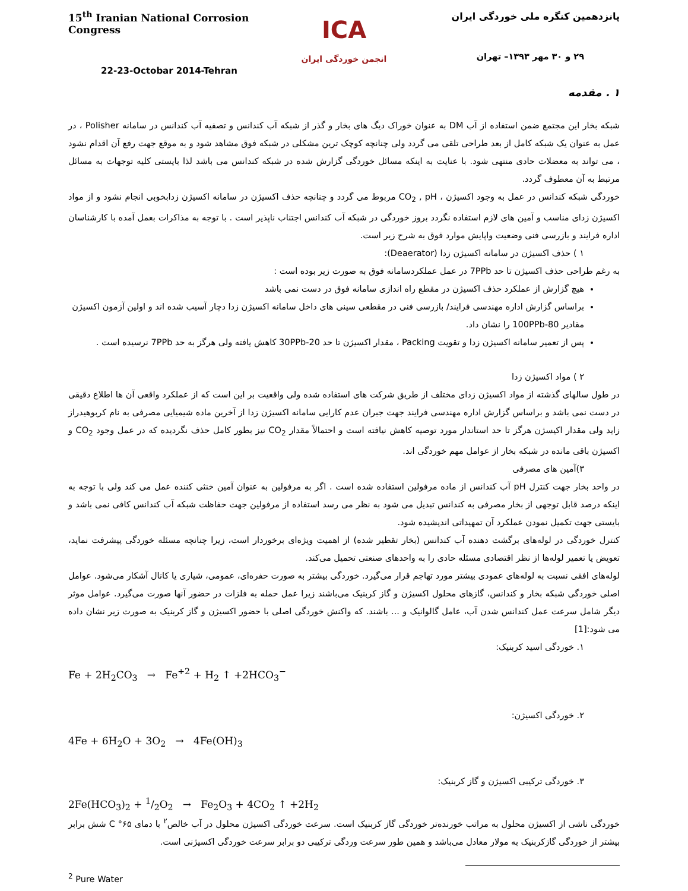15<sup>th</sup> Iranian National Corrosion Congress
22-23-Octobar 2014-Tehran
ICA
انجمن خوردگی ایران
پانزدهمین کنگره ملی خوردگی ایران
۲۹ و ۳۰ مهر ۱۳۹۳– تهران
۱ . مقدمه
شبکه بخار این مجتمع ضمن استفاده از آب DM به عنوان خوراک دیگ های بخار و گذر از شبکه آب کندانس و تصفیه آب کندانس در سامانه Polisher ، در عمل به عنوان یک شبکه کامل از بعد طراحی تلقی می گردد ولی چنانچه کوچک ترین مشکلی در شبکه فوق مشاهد شود و به موقع جهت رفع آن اقدام نشود ، می تواند به معضلات حادی منتهی شود. با عنایت به اینکه مسائل خوردگی گزارش شده در شبکه کندانس می باشد لذا بایستی کلیه توجهات به مسائل مرتبط به آن معطوف گردد.
خوردگی شبکه کندانس در عمل به وجود اکسیژن ، CO<sub>2</sub> , pH مربوط می گردد و چنانچه حذف اکسیژن در سامانه اکسیژن زدابخوبی انجام نشود و از مواد اکسیژن زدای مناسب و آمین های لازم استفاده نگردد بروز خوردگی در شبکه آب کندانس اجتناب ناپذیر است . با توجه به مذاکرات بعمل آمده با کارشناسان اداره فرایند و بازرسی فنی وضعیت واپایش موارد فوق به شرح زیر است.
۱ ) حذف اکسیژن در سامانه اکسیژن زدا (Deaerator):
به رغم طراحی حذف اکسیژن تا حد 7PPb در عمل عملکردسامانه فوق به صورت زیر بوده است :
هیچ گزارش از عملکرد حذف اکسیژن در مقطع راه اندازی سامانه فوق در دست نمی باشد
براساس گزارش اداره مهندسی فرایند/ بازرسی فنی در مقطعی سینی های داخل سامانه اکسیژن زدا دچار آسیب شده اند و اولین آزمون اکسیژن مقادیر 80-100PPb را نشان داد.
پس از تعمیر سامانه اکسیژن زدا و تقویت Packing ، مقدار اکسیژن تا حد 20-30PPb کاهش یافته ولی هرگز به حد 7PPb نرسیده است .
۲ ) مواد اکسیژن زدا
در طول سالهای گذشته از مواد اکسیژن زدای مختلف از طریق شرکت های استفاده شده ولی واقعیت بر این است که از عملکرد واقعی آن ها اطلاع دقیقی در دست نمی باشد و براساس گزارش اداره مهندسی فرایند جهت جبران عدم کارایی سامانه اکسیژن زدا از آخرین ماده شیمیایی مصرفی به نام کربوهیدراز زاید ولی مقدار اکیسژن هرگز تا حد استاندار مورد توصیه کاهش نیافته است و احتمالاً مقدار CO<sub>2</sub> نیز بطور کامل حذف نگردیده که در عمل وجود CO<sub>2</sub> و اکسیژن باقی مانده در شبکه بخار از عوامل مهم خوردگی اند.
۳)آمین های مصرفی
در واحد بخار جهت کنترل pH آب کندانس از ماده مرفولین استفاده شده است . اگر به مرفولین به عنوان آمین خنثی کننده عمل می کند ولی با توجه به اینکه درصد قابل توجهی از بخار مصرفی به کندانس تبدیل می شود به نظر می رسد استفاده از مرفولین جهت حفاظت شبکه آب کندانس کافی نمی باشد و بایستی جهت تکمیل نمودن عملکرد آن تمهیداتی اندیشیده شود.
کنترل خوردگی در لوله‌های برگشت دهنده آب کندانس (بخار تقطیر شده) از اهمیت ویژه‌ای برخوردار است، زیرا چنانچه مسئله خوردگی پیشرفت نماید، تعویض یا تعمیر لوله‌ها از نظر اقتصادی مسئله حادی را به واحدهای صنعتی تحمیل می‌کند.
لوله‌های افقی نسبت به لوله‌های عمودی بیشتر مورد تهاجم قرار می‌گیرد. خوردگی بیشتر به صورت حفره‌ای، عمومی، شیاری یا کانال آشکار می‌شود. عوامل اصلی خوردگی شبکه بخار و کندانس، گازهای محلول اکسیژن و گاز کربنیک می‌باشند زیرا عمل حمله به فلزات در حضور آنها صورت می‌گیرد. عوامل موثر دیگر شامل سرعت عمل کندانس شدن آب، عامل گالوانیک و ... باشند. که واکنش خوردگی اصلی با حضور اکسیژن و گاز کربنیک به صورت زیر نشان داده می شود:[1]
۱. خوردگی اسید کربنیک:
Fe + 2H<sub>2</sub>CO<sub>3</sub> → Fe<sup>+2</sup> + H<sub>2</sub> ↑ +2HCO<sub>3</sub><sup>−</sup>
۲. خوردگی اکسیژن:
4Fe + 6H<sub>2</sub>O + 3O<sub>2</sub> → 4Fe(OH)<sub>3</sub>
۳. خوردگی ترکیبی اکسیژن و گاز کربنیک:
2Fe(HCO<sub>3</sub>)<sub>2</sub> + 1/2O<sub>2</sub> → Fe<sub>2</sub>O<sub>3</sub> + 4CO<sub>2</sub> ↑ +2H<sub>2</sub>
خوردگی ناشی از اکسیژن محلول به مراتب خورنده‌تر خوردگی گاز کربنیک است. سرعت خوردگی اکسیژن محلول در آب خالص<sup>۲</sup> با دمای C °۶۵ شش برابر بیشتر از خوردگی گازکربنیک به مولار معادل می‌باشد و همین طور سرعت وردگی ترکیبی دو برابر سرعت خوردگی اکسیژنی است.
<sup>2</sup> Pure Water